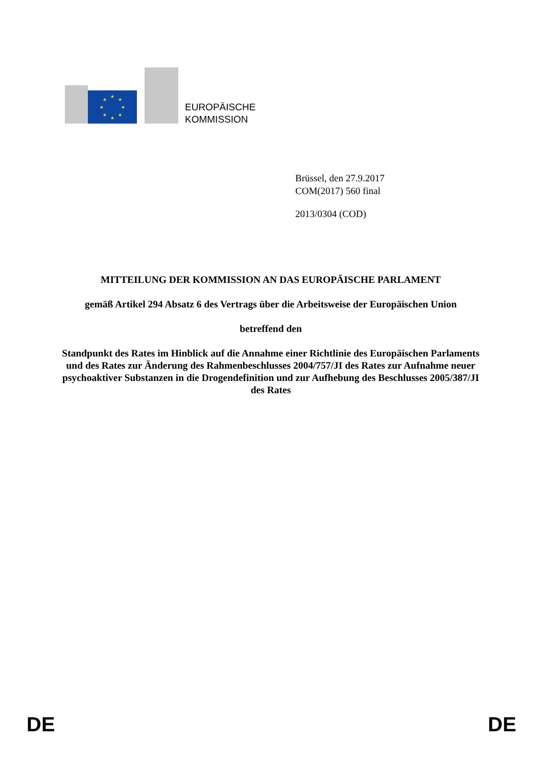★
★
★
★
★
★
★
★
EUROPÄISCHE
KOMMISSION
Brüssel, den 27.9.2017
COM(2017) 560 final
2013/0304 (COD)
MITTEILUNG DER KOMMISSION AN DAS EUROPÄISCHE PARLAMENT
gemäß Artikel 294 Absatz 6 des Vertrags über die Arbeitsweise der Europäischen Union
betreffend den
Standpunkt des Rates im Hinblick auf die Annahme einer Richtlinie des Europäischen Parlaments und des Rates zur Änderung des Rahmenbeschlusses 2004/757/JI des Rates zur Aufnahme neuer psychoaktiver Substanzen in die Drogendefinition und zur Aufhebung des Beschlusses 2005/387/JI des Rates
DE DE